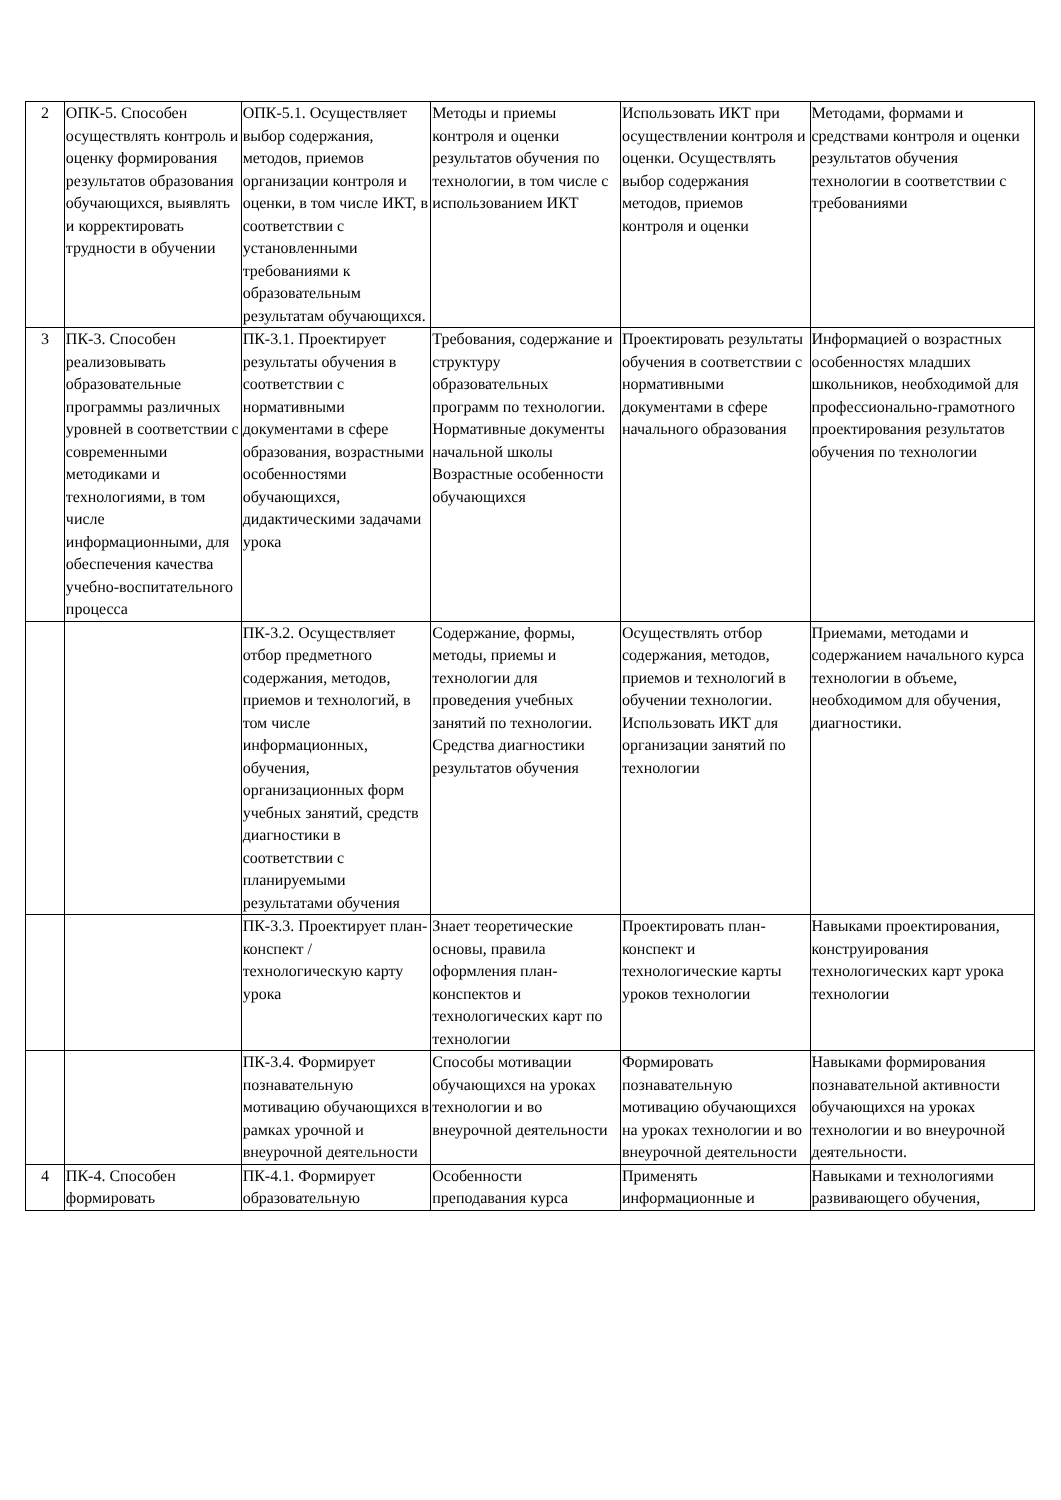| 2 | ОПК-5. Способен осуществлять контроль и оценку формирования результатов образования обучающихся, выявлять и корректировать трудности в обучении | ОПК-5.1. Осуществляет выбор содержания, методов, приемов организации контроля и оценки, в том числе ИКТ, в соответствии с установленными требованиями к образовательным результатам обучающихся. | Методы и приемы контроля и оценки результатов обучения по технологии, в том числе с использованием ИКТ | Использовать ИКТ при осуществлении контроля и оценки. Осуществлять выбор содержания методов, приемов контроля и оценки | Методами, формами и средствами контроля и оценки результатов обучения технологии в соответствии с требованиями |
| 3 | ПК-3. Способен реализовывать образовательные программы различных уровней в соответствии с современными методиками и технологиями, в том числе информационными, для обеспечения качества учебно-воспитательного процесса | ПК-3.1. Проектирует результаты обучения в соответствии с нормативными документами в сфере образования, возрастными особенностями обучающихся, дидактическими задачами урока | Требования, содержание и структуру образовательных программ по технологии. Нормативные документы начальной школы Возрастные особенности обучающихся | Проектировать результаты обучения в соответствии с нормативными документами в сфере начального образования | Информацией о возрастных особенностях младших школьников, необходимой для профессионально-грамотного проектирования результатов обучения по технологии |
| | | ПК-3.2. Осуществляет отбор предметного содержания, методов, приемов и технологий, в том числе информационных, обучения, организационных форм учебных занятий, средств диагностики в соответствии с планируемыми результатами обучения | Содержание, формы, методы, приемы и технологии для проведения учебных занятий по технологии. Средства диагностики результатов обучения | Осуществлять отбор содержания, методов, приемов и технологий в обучении технологии. Использовать ИКТ для организации занятий по технологии | Приемами, методами и содержанием начального курса технологии в объеме, необходимом для обучения, диагностики. |
| | | ПК-3.3. Проектирует план-конспект / технологическую карту урока | Знает теоретические основы, правила оформления план-конспектов и технологических карт по технологии | Проектировать план-конспект и технологические карты уроков технологии | Навыками проектирования, конструирования технологических карт урока технологии |
| | | ПК-3.4. Формирует познавательную мотивацию обучающихся в рамках урочной и внеурочной деятельности | Способы мотивации обучающихся на уроках технологии и во внеурочной деятельности | Формировать познавательную мотивацию обучающихся на уроках технологии и во внеурочной деятельности | Навыками формирования познавательной активности обучающихся на уроках технологии и во внеурочной деятельности. |
| 4 | ПК-4. Способен формировать | ПК-4.1. Формирует образовательную | Особенности преподавания курса | Применять информационные и | Навыками и технологиями развивающего обучения, |